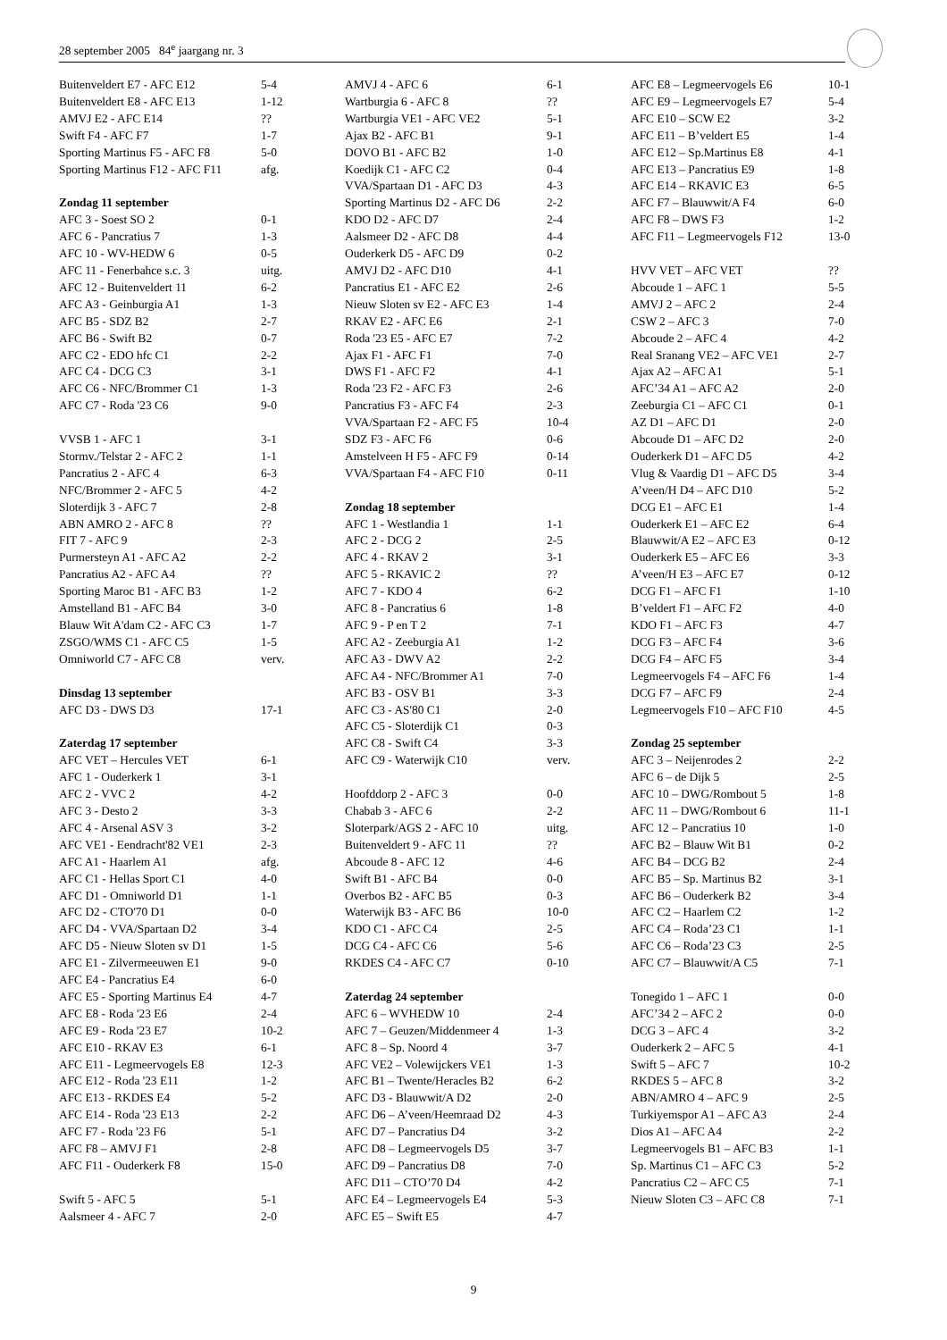28 september 2005 84<sup>e</sup> jaargang nr. 3
| Buitenveldert E7 - AFC E12 | 5-4 |
| Buitenveldert E8 - AFC E13 | 1-12 |
| AMVJ E2 - AFC E14 | ?? |
| Swift F4 - AFC F7 | 1-7 |
| Sporting Martinus F5 - AFC F8 | 5-0 |
| Sporting Martinus F12 - AFC F11 | afg. |
| Zondag 11 september | |
| AFC 3 - Soest SO 2 | 0-1 |
| AFC 6 - Pancratius 7 | 1-3 |
| AFC 10 - WV-HEDW 6 | 0-5 |
| AFC 11 - Fenerbahce s.c. 3 | uitg. |
| AFC 12 - Buitenveldert 11 | 6-2 |
| AFC A3 - Geinburgia A1 | 1-3 |
| AFC B5 - SDZ B2 | 2-7 |
| AFC B6 - Swift B2 | 0-7 |
| AFC C2 - EDO hfc C1 | 2-2 |
| AFC C4 - DCG C3 | 3-1 |
| AFC C6 - NFC/Brommer C1 | 1-3 |
| AFC C7 - Roda '23 C6 | 9-0 |
| VVSB 1 - AFC 1 | 3-1 |
| Stormv./Telstar 2 - AFC 2 | 1-1 |
| Pancratius 2 - AFC 4 | 6-3 |
| NFC/Brommer 2 - AFC 5 | 4-2 |
| Sloterdijk 3 - AFC 7 | 2-8 |
| ABN AMRO 2 - AFC 8 | ?? |
| FIT 7 - AFC 9 | 2-3 |
| Purmersteyn A1 - AFC A2 | 2-2 |
| Pancratius A2 - AFC A4 | ?? |
| Sporting Maroc B1 - AFC B3 | 1-2 |
| Amstelland B1 - AFC B4 | 3-0 |
| Blauw Wit A'dam C2 - AFC C3 | 1-7 |
| ZSGO/WMS C1 - AFC C5 | 1-5 |
| Omniworld C7 - AFC C8 | verv. |
| Dinsdag 13 september | |
| AFC D3 - DWS D3 | 17-1 |
| Zaterdag 17 september | |
| AFC VET – Hercules VET | 6-1 |
| AFC 1 - Ouderkerk 1 | 3-1 |
| AFC 2 - VVC 2 | 4-2 |
| AFC 3 - Desto 2 | 3-3 |
| AFC 4 - Arsenal ASV 3 | 3-2 |
| AFC VE1 - Eendracht'82 VE1 | 2-3 |
| AFC A1 - Haarlem A1 | afg. |
| AFC C1 - Hellas Sport C1 | 4-0 |
| AFC D1 - Omniworld D1 | 1-1 |
| AFC D2 - CTO'70 D1 | 0-0 |
| AFC D4 - VVA/Spartaan D2 | 3-4 |
| AFC D5 - Nieuw Sloten sv D1 | 1-5 |
| AFC E1 - Zilvermeeuwen E1 | 9-0 |
| AFC E4 - Pancratius E4 | 6-0 |
| AFC E5 - Sporting Martinus E4 | 4-7 |
| AFC E8 - Roda '23 E6 | 2-4 |
| AFC E9 - Roda '23 E7 | 10-2 |
| AFC E10 - RKAV E3 | 6-1 |
| AFC E11 - Legmeervogels E8 | 12-3 |
| AFC E12 - Roda '23 E11 | 1-2 |
| AFC E13 - RKDES E4 | 5-2 |
| AFC E14 - Roda '23 E13 | 2-2 |
| AFC F7 - Roda '23 F6 | 5-1 |
| AFC F8 – AMVJ F1 | 2-8 |
| AFC F11 - Ouderkerk F8 | 15-0 |
| Swift 5 - AFC 5 | 5-1 |
| Aalsmeer 4 - AFC 7 | 2-0 |
| AMVJ 4 - AFC 6 | 6-1 |
| Wartburgia 6 - AFC 8 | ?? |
| Wartburgia VE1 - AFC VE2 | 5-1 |
| Ajax B2 - AFC B1 | 9-1 |
| DOVO B1 - AFC B2 | 1-0 |
| Koedijk C1 - AFC C2 | 0-4 |
| VVA/Spartaan D1 - AFC D3 | 4-3 |
| Sporting Martinus D2 - AFC D6 | 2-2 |
| KDO D2 - AFC D7 | 2-4 |
| Aalsmeer D2 - AFC D8 | 4-4 |
| Ouderkerk D5 - AFC D9 | 0-2 |
| AMVJ D2 - AFC D10 | 4-1 |
| Pancratius E1 - AFC E2 | 2-6 |
| Nieuw Sloten sv E2 - AFC E3 | 1-4 |
| RKAV E2 - AFC E6 | 2-1 |
| Roda '23 E5 - AFC E7 | 7-2 |
| Ajax F1 - AFC F1 | 7-0 |
| DWS F1 - AFC F2 | 4-1 |
| Roda '23 F2 - AFC F3 | 2-6 |
| Pancratius F3 - AFC F4 | 2-3 |
| VVA/Spartaan F2 - AFC F5 | 10-4 |
| SDZ F3 - AFC F6 | 0-6 |
| Amstelveen H F5 - AFC F9 | 0-14 |
| VVA/Spartaan F4 - AFC F10 | 0-11 |
| Zondag 18 september | |
| AFC 1 - Westlandia 1 | 1-1 |
| AFC 2 - DCG 2 | 2-5 |
| AFC 4 - RKAV 2 | 3-1 |
| AFC 5 - RKAVIC 2 | ?? |
| AFC 7 - KDO 4 | 6-2 |
| AFC 8 - Pancratius 6 | 1-8 |
| AFC 9 - P en T 2 | 7-1 |
| AFC A2 - Zeeburgia A1 | 1-2 |
| AFC A3 - DWV A2 | 2-2 |
| AFC A4 - NFC/Brommer A1 | 7-0 |
| AFC B3 - OSV B1 | 3-3 |
| AFC C3 - AS'80 C1 | 2-0 |
| AFC C5 - Sloterdijk C1 | 0-3 |
| AFC C8 - Swift C4 | 3-3 |
| AFC C9 - Waterwijk C10 | verv. |
| Hoofddorp 2 - AFC 3 | 0-0 |
| Chabab 3 - AFC 6 | 2-2 |
| Sloterpark/AGS 2 - AFC 10 | uitg. |
| Buitenveldert 9 - AFC 11 | ?? |
| Abcoude 8 - AFC 12 | 4-6 |
| Swift B1 - AFC B4 | 0-0 |
| Overbos B2 - AFC B5 | 0-3 |
| Waterwijk B3 - AFC B6 | 10-0 |
| KDO C1 - AFC C4 | 2-5 |
| DCG C4 - AFC C6 | 5-6 |
| RKDES C4 - AFC C7 | 0-10 |
| Zaterdag 24 september | |
| AFC 6 – WVHEDW 10 | 2-4 |
| AFC 7 – Geuzen/Middenmeer 4 | 1-3 |
| AFC 8 – Sp. Noord 4 | 3-7 |
| AFC VE2 – Volewijckers VE1 | 1-3 |
| AFC B1 – Twente/Heracles B2 | 6-2 |
| AFC D3 - Blauwwit/A D2 | 2-0 |
| AFC D6 – A’veen/Heemraad D2 | 4-3 |
| AFC D7 – Pancratius D4 | 3-2 |
| AFC D8 – Legmeervogels D5 | 3-7 |
| AFC D9 – Pancratius D8 | 7-0 |
| AFC D11 – CTO’70 D4 | 4-2 |
| AFC E4 – Legmeervogels E4 | 5-3 |
| AFC E5 – Swift E5 | 4-7 |
| AFC E8 – Legmeervogels E6 | 10-1 |
| AFC E9 – Legmeervogels E7 | 5-4 |
| AFC E10 – SCW E2 | 3-2 |
| AFC E11 – B’veldert E5 | 1-4 |
| AFC E12 – Sp.Martinus E8 | 4-1 |
| AFC E13 – Pancratius E9 | 1-8 |
| AFC E14 – RKAVIC E3 | 6-5 |
| AFC F7 – Blauwwit/A F4 | 6-0 |
| AFC F8 – DWS F3 | 1-2 |
| AFC F11 – Legmeervogels F12 | 13-0 |
| HVV VET – AFC VET | ?? |
| Abcoude 1 – AFC 1 | 5-5 |
| AMVJ 2 – AFC 2 | 2-4 |
| CSW 2 – AFC 3 | 7-0 |
| Abcoude 2 – AFC 4 | 4-2 |
| Real Sranang VE2 – AFC VE1 | 2-7 |
| Ajax A2 – AFC A1 | 5-1 |
| AFC’34 A1 – AFC A2 | 2-0 |
| Zeeburgia C1 – AFC C1 | 0-1 |
| AZ D1 – AFC D1 | 2-0 |
| Abcoude D1 – AFC D2 | 2-0 |
| Ouderkerk D1 – AFC D5 | 4-2 |
| Vlug & Vaardig D1 – AFC D5 | 3-4 |
| A’veen/H D4 – AFC D10 | 5-2 |
| DCG E1 – AFC E1 | 1-4 |
| Ouderkerk E1 – AFC E2 | 6-4 |
| Blauwwit/A E2 – AFC E3 | 0-12 |
| Ouderkerk E5 – AFC E6 | 3-3 |
| A’veen/H E3 – AFC E7 | 0-12 |
| DCG F1 – AFC F1 | 1-10 |
| B’veldert F1 – AFC F2 | 4-0 |
| KDO F1 – AFC F3 | 4-7 |
| DCG F3 – AFC F4 | 3-6 |
| DCG F4 – AFC F5 | 3-4 |
| Legmeervogels F4 – AFC F6 | 1-4 |
| DCG F7 – AFC F9 | 2-4 |
| Legmeervogels F10 – AFC F10 | 4-5 |
| Zondag 25 september | |
| AFC 3 – Neijenrodes 2 | 2-2 |
| AFC 6 – de Dijk 5 | 2-5 |
| AFC 10 – DWG/Rombout 5 | 1-8 |
| AFC 11 – DWG/Rombout 6 | 11-1 |
| AFC 12 – Pancratius 10 | 1-0 |
| AFC B2 – Blauw Wit B1 | 0-2 |
| AFC B4 – DCG B2 | 2-4 |
| AFC B5 – Sp. Martinus B2 | 3-1 |
| AFC B6 – Ouderkerk B2 | 3-4 |
| AFC C2 – Haarlem C2 | 1-2 |
| AFC C4 – Roda’23 C1 | 1-1 |
| AFC C6 – Roda’23 C3 | 2-5 |
| AFC C7 – Blauwwit/A C5 | 7-1 |
| Tonegido 1 – AFC 1 | 0-0 |
| AFC’34 2 – AFC 2 | 0-0 |
| DCG 3 – AFC 4 | 3-2 |
| Ouderkerk 2 – AFC 5 | 4-1 |
| Swift 5 – AFC 7 | 10-2 |
| RKDES 5 – AFC 8 | 3-2 |
| ABN/AMRO 4 – AFC 9 | 2-5 |
| Turkiyemspor A1 – AFC A3 | 2-4 |
| Dios A1 – AFC A4 | 2-2 |
| Legmeervogels B1 – AFC B3 | 1-1 |
| Sp. Martinus C1 – AFC C3 | 5-2 |
| Pancratius C2 – AFC C5 | 7-1 |
| Nieuw Sloten C3 – AFC C8 | 7-1 |
9